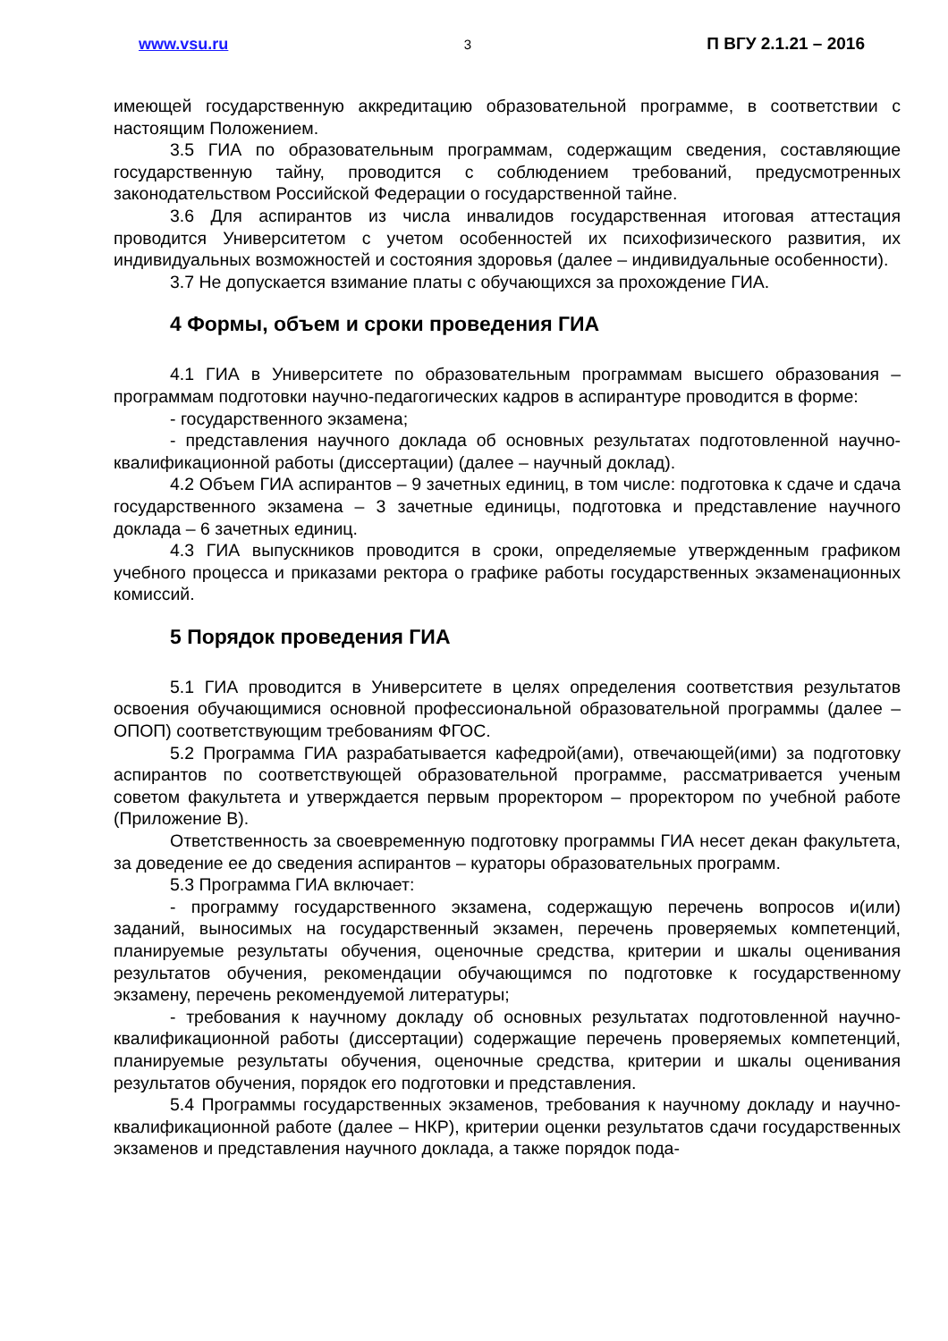www.vsu.ru 3 П ВГУ 2.1.21 – 2016
имеющей государственную аккредитацию образовательной программе, в соответствии с настоящим Положением.
3.5 ГИА по образовательным программам, содержащим сведения, составляющие государственную тайну, проводится с соблюдением требований, предусмотренных законодательством Российской Федерации о государственной тайне.
3.6 Для аспирантов из числа инвалидов государственная итоговая аттестация проводится Университетом с учетом особенностей их психофизического развития, их индивидуальных возможностей и состояния здоровья (далее – индивидуальные особенности).
3.7 Не допускается взимание платы с обучающихся за прохождение ГИА.
4 Формы, объем и сроки проведения ГИА
4.1 ГИА в Университете по образовательным программам высшего образования – программам подготовки научно-педагогических кадров в аспирантуре проводится в форме:
- государственного экзамена;
- представления научного доклада об основных результатах подготовленной научно-квалификационной работы (диссертации) (далее – научный доклад).
4.2 Объем ГИА аспирантов – 9 зачетных единиц, в том числе: подготовка к сдаче и сдача государственного экзамена – 3 зачетные единицы, подготовка и представление научного доклада – 6 зачетных единиц.
4.3 ГИА выпускников проводится в сроки, определяемые утвержденным графиком учебного процесса и приказами ректора о графике работы государственных экзаменационных комиссий.
5 Порядок проведения ГИА
5.1 ГИА проводится в Университете в целях определения соответствия результатов освоения обучающимися основной профессиональной образовательной программы (далее – ОПОП) соответствующим требованиям ФГОС.
5.2 Программа ГИА разрабатывается кафедрой(ами), отвечающей(ими) за подготовку аспирантов по соответствующей образовательной программе, рассматривается ученым советом факультета и утверждается первым проректором – проректором по учебной работе (Приложение В).
Ответственность за своевременную подготовку программы ГИА несет декан факультета, за доведение ее до сведения аспирантов – кураторы образовательных программ.
5.3 Программа ГИА включает:
- программу государственного экзамена, содержащую перечень вопросов и(или) заданий, выносимых на государственный экзамен, перечень проверяемых компетенций, планируемые результаты обучения, оценочные средства, критерии и шкалы оценивания результатов обучения, рекомендации обучающимся по подготовке к государственному экзамену, перечень рекомендуемой литературы;
- требования к научному докладу об основных результатах подготовленной научно-квалификационной работы (диссертации) содержащие перечень проверяемых компетенций, планируемые результаты обучения, оценочные средства, критерии и шкалы оценивания результатов обучения, порядок его подготовки и представления.
5.4 Программы государственных экзаменов, требования к научному докладу и научно-квалификационной работе (далее – НКР), критерии оценки результатов сдачи государственных экзаменов и представления научного доклада, а также порядок пода-